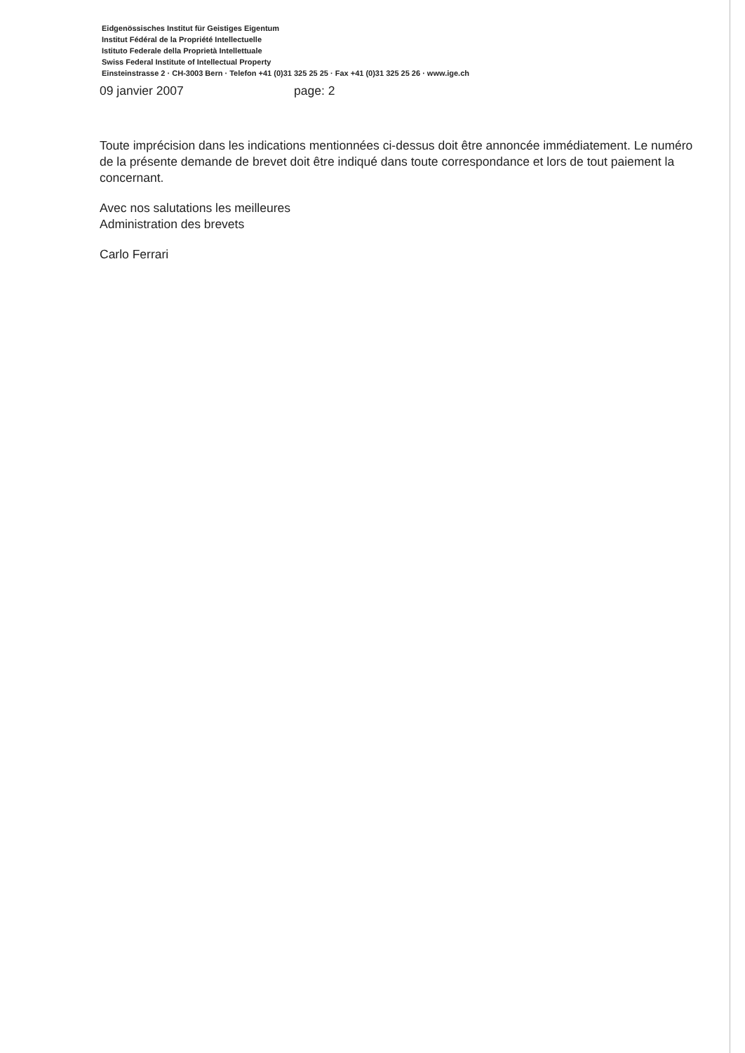Eidgenössisches Institut für Geistiges Eigentum
Institut Fédéral de la Propriété Intellectuelle
Istituto Federale della Proprietà Intellettuale
Swiss Federal Institute of Intellectual Property
Einsteinstrasse 2 · CH-3003 Bern · Telefon +41 (0)31 325 25 25 · Fax +41 (0)31 325 25 26 · www.ige.ch
09 janvier 2007 page: 2
Toute imprécision dans les indications mentionnées ci-dessus doit être annoncée immédiatement. Le numéro de la présente demande de brevet doit être indiqué dans toute correspondance et lors de tout paiement la concernant.
Avec nos salutations les meilleures
Administration des brevets
Carlo Ferrari